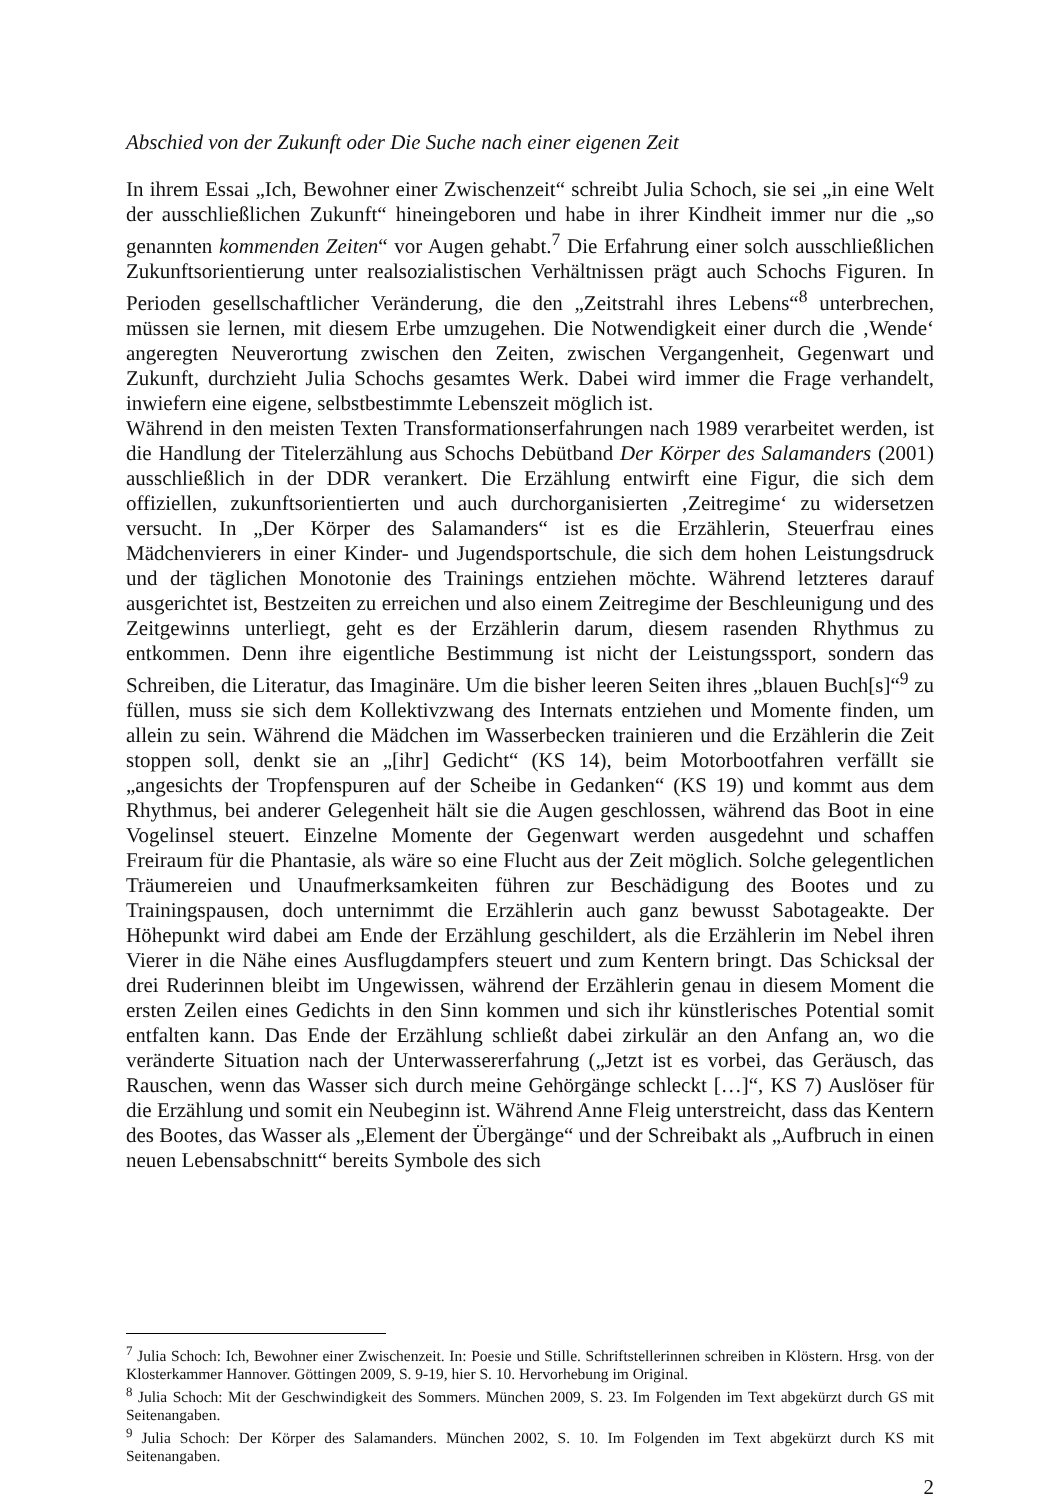Abschied von der Zukunft oder Die Suche nach einer eigenen Zeit
In ihrem Essai „Ich, Bewohner einer Zwischenzeit“ schreibt Julia Schoch, sie sei „in eine Welt der ausschließlichen Zukunft“ hineingeboren und habe in ihrer Kindheit immer nur die „so genannten kommenden Zeiten“ vor Augen gehabt.<sup>7</sup> Die Erfahrung einer solch ausschließlichen Zukunftsorientierung unter realsozialistischen Verhältnissen prägt auch Schochs Figuren. In Perioden gesellschaftlicher Veränderung, die den „Zeitstrahl ihres Lebens“<sup>8</sup> unterbrechen, müssen sie lernen, mit diesem Erbe umzugehen. Die Notwendigkeit einer durch die ‚Wende‘ angeregten Neuverortung zwischen den Zeiten, zwischen Vergangenheit, Gegenwart und Zukunft, durchzieht Julia Schochs gesamtes Werk. Dabei wird immer die Frage verhandelt, inwiefern eine eigene, selbstbestimmte Lebenszeit möglich ist.
Während in den meisten Texten Transformationserfahrungen nach 1989 verarbeitet werden, ist die Handlung der Titelerzählung aus Schochs Debütband Der Körper des Salamanders (2001) ausschließlich in der DDR verankert. Die Erzählung entwirft eine Figur, die sich dem offiziellen, zukunftsorientierten und auch durchorganisierten ‚Zeitregime‘ zu widersetzen versucht. In „Der Körper des Salamanders“ ist es die Erzählerin, Steuerfrau eines Mädchenvierers in einer Kinder- und Jugendsportschule, die sich dem hohen Leistungsdruck und der täglichen Monotonie des Trainings entziehen möchte. Während letzteres darauf ausgerichtet ist, Bestzeiten zu erreichen und also einem Zeitregime der Beschleunigung und des Zeitgewinns unterliegt, geht es der Erzählerin darum, diesem rasenden Rhythmus zu entkommen. Denn ihre eigentliche Bestimmung ist nicht der Leistungssport, sondern das Schreiben, die Literatur, das Imaginäre. Um die bisher leeren Seiten ihres „blauen Buch[s]“<sup>9</sup> zu füllen, muss sie sich dem Kollektivzwang des Internats entziehen und Momente finden, um allein zu sein. Während die Mädchen im Wasserbecken trainieren und die Erzählerin die Zeit stoppen soll, denkt sie an „[ihr] Gedicht“ (KS 14), beim Motorbootfahren verfällt sie „angesichts der Tropfenspuren auf der Scheibe in Gedanken“ (KS 19) und kommt aus dem Rhythmus, bei anderer Gelegenheit hält sie die Augen geschlossen, während das Boot in eine Vogelinsel steuert. Einzelne Momente der Gegenwart werden ausgedehnt und schaffen Freiraum für die Phantasie, als wäre so eine Flucht aus der Zeit möglich. Solche gelegentlichen Träumereien und Unaufmerksamkeiten führen zur Beschädigung des Bootes und zu Trainingspausen, doch unternimmt die Erzählerin auch ganz bewusst Sabotageakte. Der Höhepunkt wird dabei am Ende der Erzählung geschildert, als die Erzählerin im Nebel ihren Vierer in die Nähe eines Ausflugdampfers steuert und zum Kentern bringt. Das Schicksal der drei Ruderinnen bleibt im Ungewissen, während der Erzählerin genau in diesem Moment die ersten Zeilen eines Gedichts in den Sinn kommen und sich ihr künstlerisches Potential somit entfalten kann. Das Ende der Erzählung schließt dabei zirkulär an den Anfang an, wo die veränderte Situation nach der Unterwassererfahrung („Jetzt ist es vorbei, das Geräusch, das Rauschen, wenn das Wasser sich durch meine Gehörgänge schleckt […]“, KS 7) Auslöser für die Erzählung und somit ein Neubeginn ist. Während Anne Fleig unterstreicht, dass das Kentern des Bootes, das Wasser als „Element der Übergänge“ und der Schreibakt als „Aufbruch in einen neuen Lebensabschnitt“ bereits Symbole des sich
<sup>7</sup> Julia Schoch: Ich, Bewohner einer Zwischenzeit. In: Poesie und Stille. Schriftstellerinnen schreiben in Klöstern. Hrsg. von der Klosterkammer Hannover. Göttingen 2009, S. 9-19, hier S. 10. Hervorhebung im Original.
<sup>8</sup> Julia Schoch: Mit der Geschwindigkeit des Sommers. München 2009, S. 23. Im Folgenden im Text abgekürzt durch GS mit Seitenangaben.
<sup>9</sup> Julia Schoch: Der Körper des Salamanders. München 2002, S. 10. Im Folgenden im Text abgekürzt durch KS mit Seitenangaben.
2